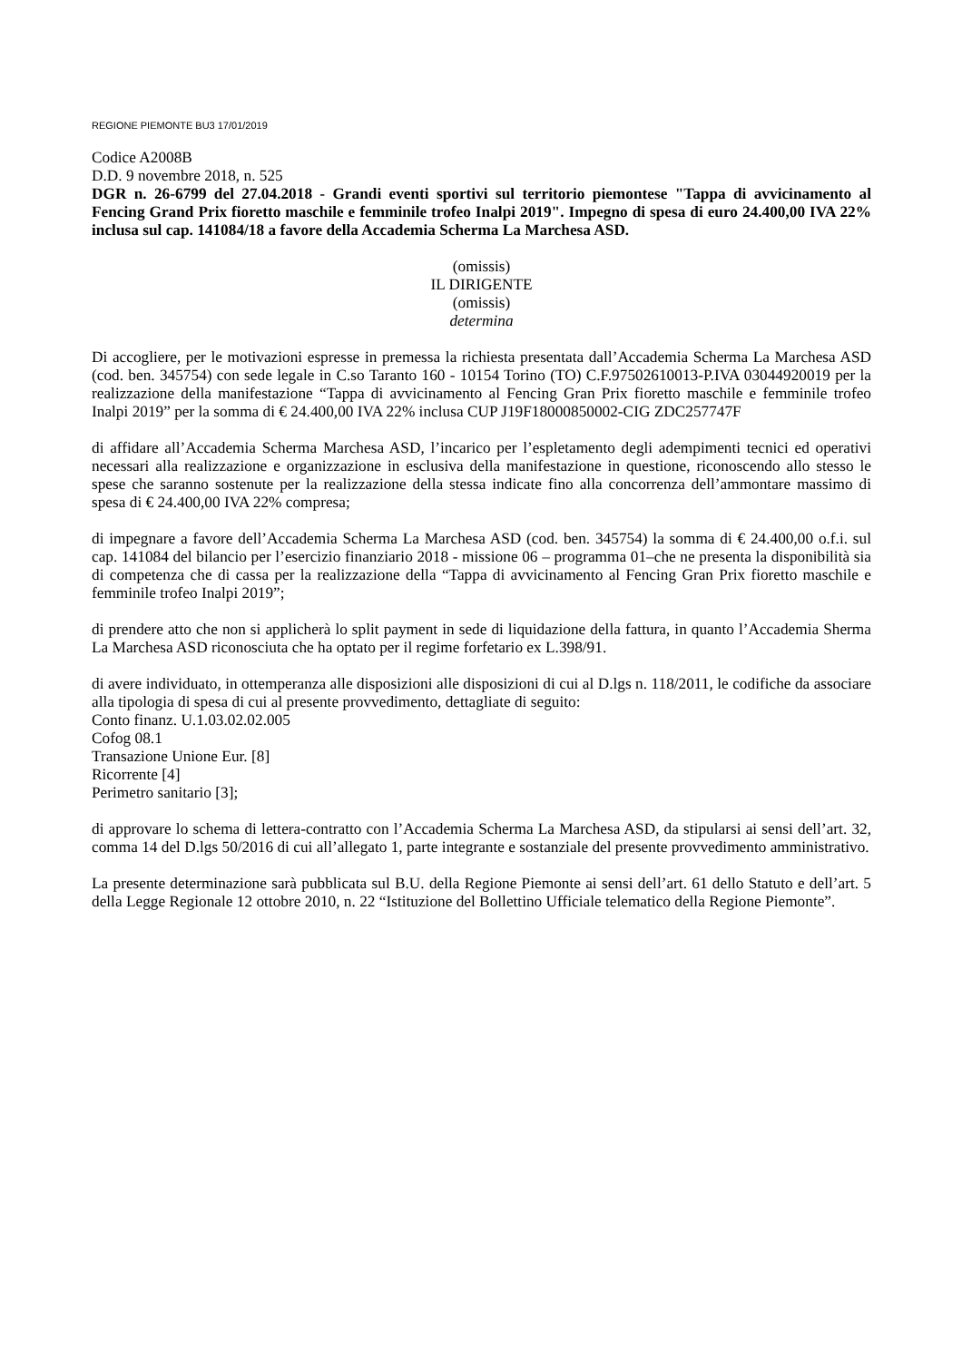REGIONE PIEMONTE BU3 17/01/2019
Codice A2008B
D.D. 9 novembre 2018, n. 525
DGR n. 26-6799 del 27.04.2018 - Grandi eventi sportivi sul territorio piemontese "Tappa di avvicinamento al Fencing Grand Prix fioretto maschile e femminile trofeo Inalpi 2019". Impegno di spesa di euro 24.400,00 IVA 22% inclusa sul cap. 141084/18 a favore della Accademia Scherma La Marchesa ASD.
(omissis)
IL DIRIGENTE
(omissis)
determina
Di accogliere, per le motivazioni espresse in premessa la richiesta presentata dall’Accademia Scherma La Marchesa ASD (cod. ben. 345754) con sede legale in C.so Taranto 160 - 10154 Torino (TO) C.F.97502610013-P.IVA 03044920019 per la realizzazione della manifestazione “Tappa di avvicinamento al Fencing Gran Prix fioretto maschile e femminile trofeo Inalpi 2019” per la somma di € 24.400,00 IVA 22% inclusa CUP J19F18000850002-CIG ZDC257747F
di affidare all’Accademia Scherma Marchesa ASD, l’incarico per l’espletamento degli adempimenti tecnici ed operativi necessari alla realizzazione e organizzazione in esclusiva della manifestazione in questione, riconoscendo allo stesso le spese che saranno sostenute per la realizzazione della stessa indicate fino alla concorrenza dell’ammontare massimo di spesa di € 24.400,00 IVA 22% compresa;
di impegnare a favore dell’Accademia Scherma La Marchesa ASD (cod. ben. 345754) la somma di € 24.400,00 o.f.i. sul cap. 141084 del bilancio per l’esercizio finanziario 2018 - missione 06 – programma 01–che ne presenta la disponibilità sia di competenza che di cassa per la realizzazione della “Tappa di avvicinamento al Fencing Gran Prix fioretto maschile e femminile trofeo Inalpi 2019”;
di prendere atto che non si applicherà lo split payment in sede di liquidazione della fattura, in quanto l’Accademia Sherma La Marchesa ASD riconosciuta che ha optato per il regime forfetario ex L.398/91.
di avere individuato, in ottemperanza alle disposizioni alle disposizioni di cui al D.lgs n. 118/2011, le codifiche da associare alla tipologia di spesa di cui al presente provvedimento, dettagliate di seguito:
Conto finanz. U.1.03.02.02.005
Cofog 08.1
Transazione Unione Eur. [8]
Ricorrente [4]
Perimetro sanitario [3];
di approvare lo schema di lettera-contratto con l’Accademia Scherma La Marchesa ASD, da stipularsi ai sensi dell’art. 32, comma 14 del D.lgs 50/2016 di cui all’allegato 1, parte integrante e sostanziale del presente provvedimento amministrativo.
La presente determinazione sarà pubblicata sul B.U. della Regione Piemonte ai sensi dell’art. 61 dello Statuto e dell’art. 5 della Legge Regionale 12 ottobre 2010, n. 22 “Istituzione del Bollettino Ufficiale telematico della Regione Piemonte”.